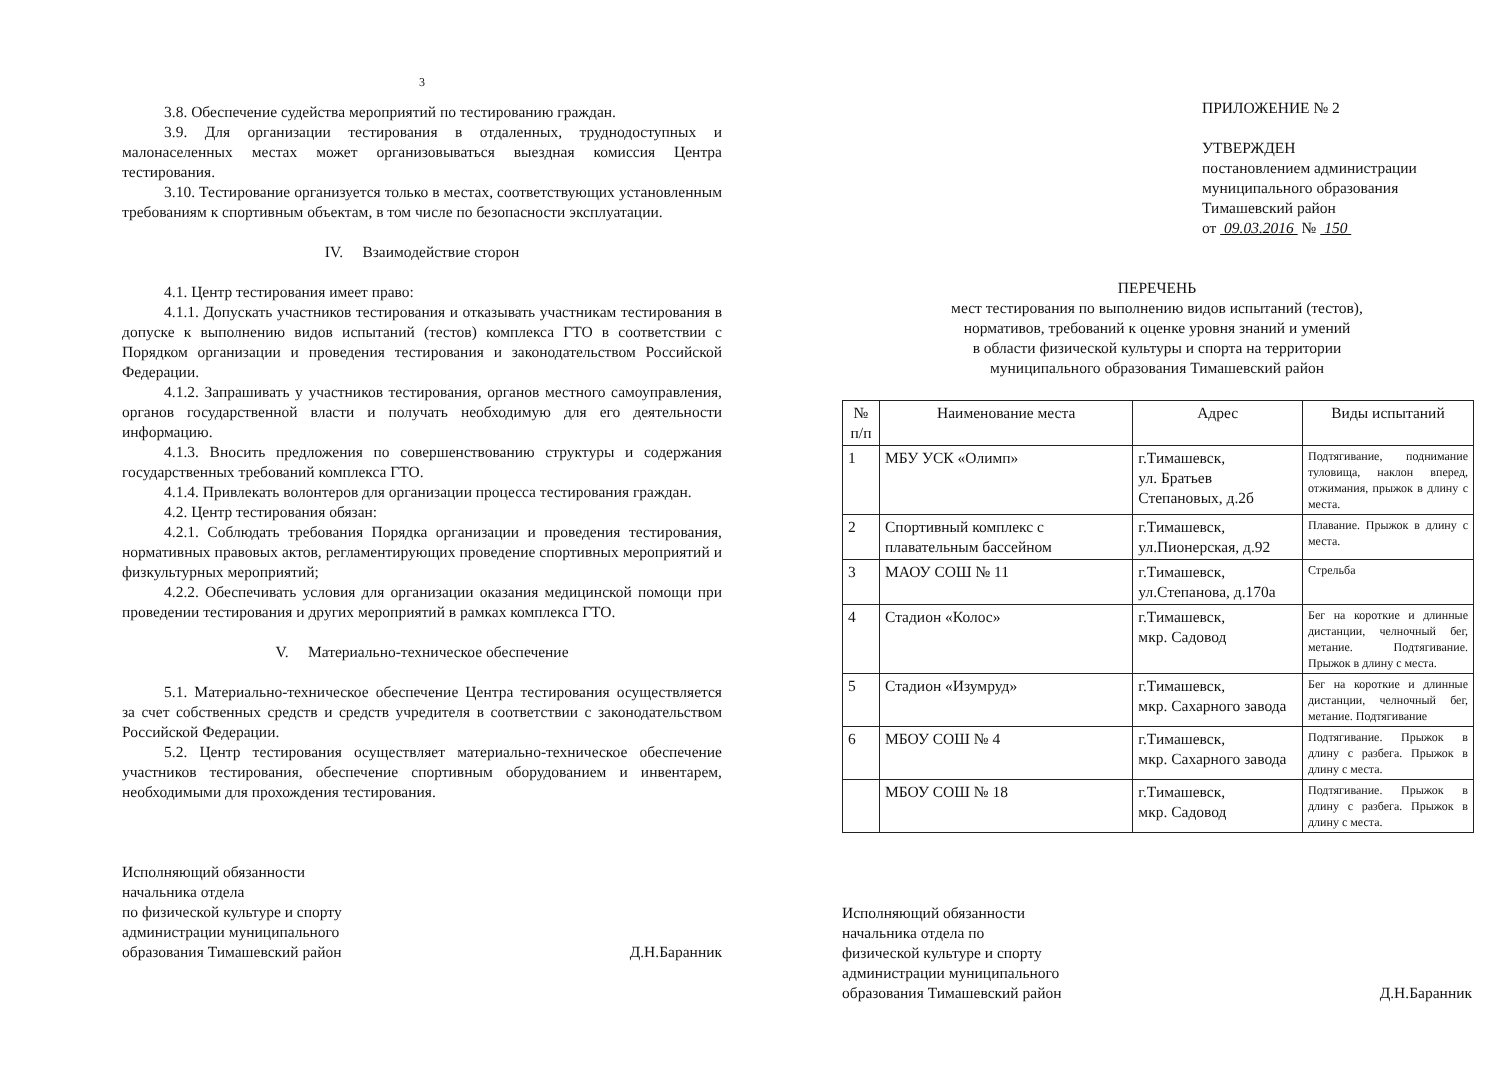3
3.8. Обеспечение судейства мероприятий по тестированию граждан.
3.9. Для организации тестирования в отдаленных, труднодоступных и малонаселенных местах может организовываться выездная комиссия Центра тестирования.
3.10. Тестирование организуется только в местах, соответствующих установленным требованиям к спортивным объектам, в том числе по безопасности эксплуатации.
IV. Взаимодействие сторон
4.1. Центр тестирования имеет право:
4.1.1. Допускать участников тестирования и отказывать участникам тестирования в допуске к выполнению видов испытаний (тестов) комплекса ГТО в соответствии с Порядком организации и проведения тестирования и законодательством Российской Федерации.
4.1.2. Запрашивать у участников тестирования, органов местного самоуправления, органов государственной власти и получать необходимую для его деятельности информацию.
4.1.3. Вносить предложения по совершенствованию структуры и содержания государственных требований комплекса ГТО.
4.1.4. Привлекать волонтеров для организации процесса тестирования граждан.
4.2. Центр тестирования обязан:
4.2.1. Соблюдать требования Порядка организации и проведения тестирования, нормативных правовых актов, регламентирующих проведение спортивных мероприятий и физкультурных мероприятий;
4.2.2. Обеспечивать условия для организации оказания медицинской помощи при проведении тестирования и других мероприятий в рамках комплекса ГТО.
V. Материально-техническое обеспечение
5.1. Материально-техническое обеспечение Центра тестирования осуществляется за счет собственных средств и средств учредителя в соответствии с законодательством Российской Федерации.
5.2. Центр тестирования осуществляет материально-техническое обеспечение участников тестирования, обеспечение спортивным оборудованием и инвентарем, необходимыми для прохождения тестирования.
Исполняющий обязанности
начальника отдела
по физической культуре и спорту
администрации муниципального
образования Тимашевский район
Д.Н.Баранник
ПРИЛОЖЕНИЕ № 2
УТВЕРЖДЕН
постановлением администрации
муниципального образования
Тимашевский район
от 09.03.2016 № 150
ПЕРЕЧЕНЬ
мест тестирования по выполнению видов испытаний (тестов),
нормативов, требований к оценке уровня знаний и умений
в области физической культуры и спорта на территории
муниципального образования Тимашевский район
| № п/п | Наименование места | Адрес | Виды испытаний |
| --- | --- | --- | --- |
| 1 | МБУ УСК «Олимп» | г.Тимашевск, ул. Братьев Степановых, д.2б | Подтягивание, поднимание туловища, наклон вперед, отжимания, прыжок в длину с места. |
| 2 | Спортивный комплекс с плавательным бассейном | г.Тимашевск, ул.Пионерская, д.92 | Плавание. Прыжок в длину с места. |
| 3 | МАОУ СОШ № 11 | г.Тимашевск, ул.Степанова, д.170а | Стрельба |
| 4 | Стадион «Колос» | г.Тимашевск, мкр. Садовод | Бег на короткие и длинные дистанции, челночный бег, метание. Подтягивание. Прыжок в длину с места. |
| 5 | Стадион «Изумруд» | г.Тимашевск, мкр. Сахарного завода | Бег на короткие и длинные дистанции, челночный бег, метание. Подтягивание |
| 6 | МБОУ СОШ № 4 | г.Тимашевск, мкр. Сахарного завода | Подтягивание. Прыжок в длину с разбега. Прыжок в длину с места. |
| | МБОУ СОШ № 18 | г.Тимашевск, мкр. Садовод | Подтягивание. Прыжок в длину с разбега. Прыжок в длину с места. |
Исполняющий обязанности
начальника отдела по
физической культуре и спорту
администрации муниципального
образования Тимашевский район
Д.Н.Баранник